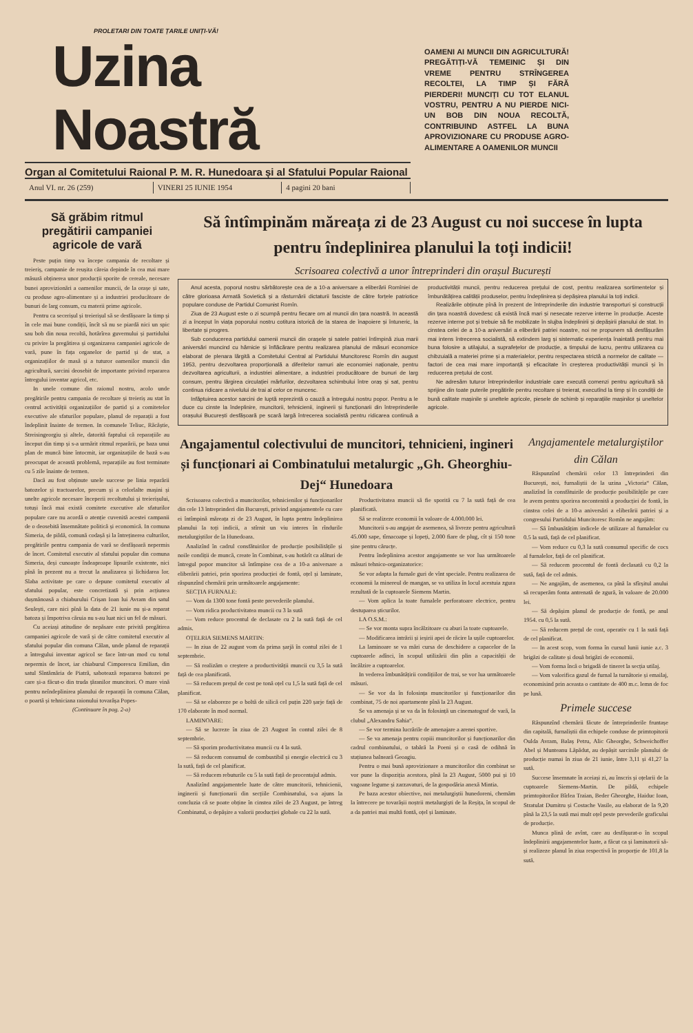PROLETARI DIN TOATE ȚARILE UNIȚI-VĂ!
Uzina Noastră
Organ al Comitetului Raional P. M. R. Hunedoara și al Sfatului Popular Raional
Anul VI. nr. 26 (259) VINERI 25 IUNIE 1954 4 pagini 20 bani
OAMENI AI MUNCII DIN AGRICULTURĂ! PREGĂTIȚI-VĂ TEMEINIC ȘI DIN VREME PENTRU STRÎNGEREA RECOLTEI, LA TIMP ȘI FĂRĂ PIERDERI! MUNCIȚI CU TOT ELANUL VOSTRU, PENTRU A NU PIERDE NICI-UN BOB DIN NOUA RECOLTĂ, CONTRIBUIND ASTFEL LA BUNA APROVIZIONARE CU PRODUSE AGRO-ALIMENTARE A OAMENILOR MUNCII
Să grăbim ritmul pregătirii campaniei agricole de vară
Peste puțin timp va începe campania de recoltare și treieriș, campanie de reușita căreia depinde în cea mai mare măsură obținerea unor producții sporite de cereale, necesare bunei aprovizionări a oamenilor muncii, de la orașe și sate, cu produse agro-alimentare și a industriei producătoare de bunuri de larg consum, cu materii prime agricole.
Pentru ca secerișul și treierișul să se desfășoare la timp și în cele mai bune condiții, încît să nu se piardă nici un spic sau bob din noua recoltă, hotărîrea guvernului și partidului cu privire la pregătirea și organizarea campaniei agricole de vară, pune în fața organelor de partid și de stat, a organizațiilor de masă și a tuturor oamenilor muncii din agricultură, sarcini deosebit de importante privind repararea întregului inventar agricol, etc.
In unele comune din raionul nostru, acolo unde pregătirile pentru campania de recoltare și treieriș au stat în centrul activității organizațiilor de partid și a comitetelor executive ale sfaturilor populare, planul de reparații a fost îndeplinit înainte de termen. In comunele Teliuc, Răcăștie, Streisingeorgiu și altele, datorită faptului că reparațiile au început din timp și s-a urmărit ritmul reparării, pe baza unui plan de muncă bine întocmit, iar organizațiile de bază s-au preocupat de această problemă, reparațiile au fost terminate cu 5 zile înainte de termen.
Dacă au fost obținute unele succese pe linia reparării batozelor și tractoarelor, precum și a celorlalte mașini și unelte agricole necesare începerii recoltatului și treierișului, totuși încă mai există comitete executive ale sfaturilor populare care nu acordă o atenție cuvenită acestei campanii de o deosebită însemnătate politică și economică. In comuna Simeria, de pildă, comună codașă și la întreținerea culturilor, pregătirile pentru campania de vară se desfășoară nepermis de încet. Comitetul executiv al sfatului popular din comuna Simeria, deși cunoaște îndeaproape lipsurile existente, nici pînă în prezent nu a trecut la analizarea și lichidarea lor. Slaba activitate pe care o depune comitetul executiv al sfatului popular, este concretizată și prin acțiunea dușmănoasă a chiaburului Crișan Ioan lui Avram din satul Seulești, care nici pînă la data de 21 iunie nu și-a reparat batoza și împotriva căruia nu s-au luat nici un fel de măsuri.
Cu aceiași atitudine de nepăsare este privită pregătirea campaniei agricole de vară și de către comitetul executiv al sfatului popular din comuna Călan, unde planul de reparații a întregului inventar agricol se face într-un mod cu totul nepermis de încet, iar chiaburul Cimporescu Emilian, din satul Sîntămăria de Piatră, sabotează repararea batozei pe care și-a făcut-o din truda țăranilor muncitori. O mare vină pentru neîndeplinirea planului de reparații în comuna Călan, o poartă și tehniciana raionului tovarășa Popes-
(Continuare în pag. 2-a)
Să întîmpinăm măreața zi de 23 August cu noi succese în lupta pentru îndeplinirea planului la toți indicii!
Scrisoarea colectivă a unor întreprinderi din orașul București
Anul acesta, poporul nostru sărbătorește cea de a 10-a aniversare a eliberării Romîniei de către glorioasa Armată Sovietică și a răsturnării dictaturii fasciste de către forțele patriotice populare conduse de Partidul Comunist Romîn.
Ziua de 23 August este o zi scumpă pentru fiecare om al muncii din țara noastră. In această zi a început în viața poporului nostru cotitura istorică de la starea de înapoiere și întuneric, la libertate și progres.
Sub conducerea partidului oamenii muncii din orașele și satele patriei întîmpină ziua marii aniversări muncind cu hărnicie și înflăcărare pentru realizarea planului de măsuri economice elaborat de plenara lărgită a Comitetului Central al Partidului Muncitoresc Romîn din august 1953, pentru dezvoltarea proporțională a diferitelor ramuri ale economiei naționale, pentru dezvoltarea agriculturii, a industriei alimentare, a industriei producătoare de bunuri de larg consum, pentru lărgirea circulației mărfurilor, dezvoltarea schimbului între oraș și sat, pentru continua ridicare a nivelului de trai al celor ce muncesc.
Infăptuirea acestor sarcini de luptă reprezintă o cauză a întregului nostru popor. Pentru a le duce cu cinste la îndeplinire, muncitorii, tehnicienii, inginerii și funcționarii din întreprinderile orașului București desfășoară pe scară largă întrecerea socialistă pentru ridicarea continuă a productivității muncii, pentru reducerea prețului de cost, pentru realizarea sortimentelor și îmbunătățirea calității produselor, pentru îndeplinirea și depășirea planului la toți indicii.
Realizările obținute pînă în prezent de întreprinderile din industrie transporturi și construcții din țara noastră dovedesc că există încă mari și nesecate rezerve interne în producție. Aceste rezerve interne pot și trebuie să fie mobilizate în slujba îndeplinirii și depășirii planului de stat. In cinstea celei de a 10-a aniversări a eliberării patriei noastre, noi ne propunem să desfășurăm mai intens întrecerea socialistă, să extindem larg și sistematic experiența înaintată pentru mai buna folosire a utilajului, a suprafețelor de producție, a timpului de lucru, pentru utilizarea cu chibzuială a materiei prime și a materialelor, pentru respectarea strictă a normelor de calitate — factori de cea mai mare importanță și eficacitate în creșterea productivității muncii și în reducerea prețului de cost.
Ne adresăm tuturor întreprinderilor industriale care execută comenzi pentru agricultură să sprijine din toate puterile pregătirile pentru recoltare și treierat, executînd la timp și în condiții de bună calitate mașinile și uneltele agricole, piesele de schimb și reparațiile mașinilor și uneltelor agricole.
Angajamentul colectivului de muncitori, tehnicieni, ingineri și funcționari ai Combinatului metalurgic „Gh. Gheorghiu-Dej“ Hunedoara
Scrisoarea colectivă a muncitorilor, tehnicienilor și funcționarilor din cele 13 întreprinderi din București, privind angajamentele cu care ei întîmpină măreața zi de 23 August, în lupta pentru îndeplinirea planului la toți indicii, a stîrnit un viu interes în rîndurile metalurgiștilor de la Hunedoara.
Analizînd în cadrul consfătuirilor de producție posibilitățile și noile condiții de muncă, create în Combinat, s-au hotărît ca alături de întregul popor muncitor să întîmpine cea de a 10-a aniversare a eliberării patriei, prin sporirea producției de fontă, oțel și laminate, răspunzînd chemării prin următoarele angajamente:
SECȚIA FURNALE:
— Vom da 1300 tone fontă peste prevederile planului.
— Vom ridica productivitatea muncii cu 3 la sută
— Vom reduce procentul de declasate cu 2 la sută față de cel admis.
OȚELRIA SIEMENS MARTIN:
— In ziua de 22 august vom da prima șarjă în contul zilei de 1 septembrie.
— Să realizăm o creștere a productivității muncii cu 3,5 la sută față de cea planificată.
— Să reducem prețul de cost pe tonă oțel cu 1,5 la sută față de cel planificat.
— Să se elaboreze pe o boltă de silică cel puțin 220 șarje față de 170 elaborate în mod normal.
LAMINOARE:
— Să se lucreze în ziua de 23 August în contul zilei de 8 septembrie.
— Să sporim productivitatea muncii cu 4 la sută.
— Să reducem consumul de combustibil și energie electrică cu 3 la sută, față de cel planificat.
— Să reducem rebuturile cu 5 la sută față de procentajul admis.
Analizînd angajamentele luate de către muncitorii, tehnicienii, inginerii și funcționarii din secțiile Combinatului, s-a ajuns la concluzia că se poate obține în cinstea zilei de 23 August, pe întreg Combinatul, o depășire a valorii producției globale cu 22 la sută.
Productivitatea muncii să fie sporită cu 7 la sută față de cea planificată.
Să se realizeze economii în valoare de 4.000.000 lei.
Muncitorii s-au angajat de asemenea, să livreze pentru agricultură 45.000 sape, tîrnacoape și lopeți, 2.000 fiare de plug, cît și 150 tone șine pentru cărucțe.
Pentru îndeplinirea acestor angajamente se vor lua următoarele măsuri tehnico-organizatorice:
Se vor adapta la furnale guri de vînt speciale. Pentru realizarea de economii la minereul de mangan, se va utiliza în locul acestuia zgura rezultată de la cuptoarele Siemens Martin.
— Vom aplica la toate furnalele perforatoare electrice, pentru destuparea șticurilor.
LA O.S.M.:
— Se vor monta supra încălzitoare cu aburi la toate cuptoarele.
— Modificarea intrării și ieșirii apei de răcire la ușile cuptoarelor.
La laminoare se va mări cursa de deschidere a capacelor de la cuptoarele adînci, în scopul utilizării din plin a capacității de încălzire a cuptoarelor.
In vederea îmbunătățirii condițiilor de trai, se vor lua următoarele măsuri.
— Se vor da în folosința muncitorilor și funcționarilor din combinat, 75 de noi apartamente pînă la 23 August.
Se va amenaja și se va da în folosință un cinematograf de vară, la clubul „Alexandru Sahia“.
— Se vor termina lucrările de amenajare a arenei sportive.
— Se va amenaja pentru copiii muncitorilor și funcționarilor din cadrul combinatului, o tabără la Poeni și o casă de odihnă în stațiunea balneară Geoagiu.
Pentru o mai bună aprovizionare a muncitorilor din combinat se vor pune la dispoziția acestora, pînă la 23 August, 5000 pui și 10 vagoane legume și zarzavaturi, de la gospodăria anexă Mintia.
Pe baza acestor obiective, noi metalurgiștii hunedoreni, chemăm la întrecere pe tovarășii noștrii metalurgiști de la Reșița, în scopul de a da patriei mai multă fontă, oțel și laminate.
Angajamentele metalurgiștilor din Călan
Răspunzînd chemării celor 13 întreprinderi din București, noi, furnaliștii de la uzina „Victoria“ Călan, analizînd în consfătuirile de producție posibilitățile pe care le avem pentru sporirea necontenită a producției de fontă, în cinstea celei de a 10-a aniversări a eliberării patriei și a congresului Partidului Muncitoresc Romîn ne angajăm:
— Să îmbunătățim indicele de utilizare al furnalelor cu 0.5 la sută, față de cel planificat.
— Vom reduce cu 0,3 la sută consumul specific de cocs al furnalelor, față de cel planificat.
— Să reducem procentul de fontă declasată cu 0,2 la sută, față de cel admis.
— Ne angajăm, de asemenea, ca pînă la sfîrșitul anului să recuperăm fonta antrenată de zgură, în valoare de 20.000 lei.
— Să depășim planul de producție de fontă, pe anul 1954. cu 0,5 la sută.
— Să reducem prețul de cost, operativ cu 1 la sută față de cel planificat.
— In acest scop, vom forma în cursul lunii iunie a.c. 3 brigăzi de calitate și două brigăzi de economii.
— Vom forma încă o brigadă de tineret la secția utilaj.
— Vom valorifica gazul de furnal la turnătorie și emailaj, economisind prin aceasta o cantitate de 400 m.c. lemn de foc pe lună.
Primele succese
Răspunzînd chemării făcute de întreprinderile fruntașe din capitală, furnaliștii din echipele conduse de primtopitorii Oulda Avram, Balaș Petru, Alic Gheorghe, Schweichoffer Abel și Munteanu Lăpădut, au depășit sarcinile planului de producție numai în ziua de 21 iunie, între 3,11 și 41,27 la sută.
Succese însemnate în aceiași zi, au înscris și oțelarii de la cuptoarele Siemens-Martin. De pildă, echipele primtopitorilor Bîrlea Traian, Beder Gheorghe, Haiduc Ioan, Stratulat Dumitru și Costache Vasile, au elaborat de la 9,20 pînă la 23,5 la sută mai mult oțel peste prevederile graficului de producție.
Munca plină de avînt, care au desfășurat-o în scopul îndeplinirii angajamentelor luate, a făcut ca și laminatorii să-și realizeze planul în ziua respectivă în proporție de 101,8 la sută.